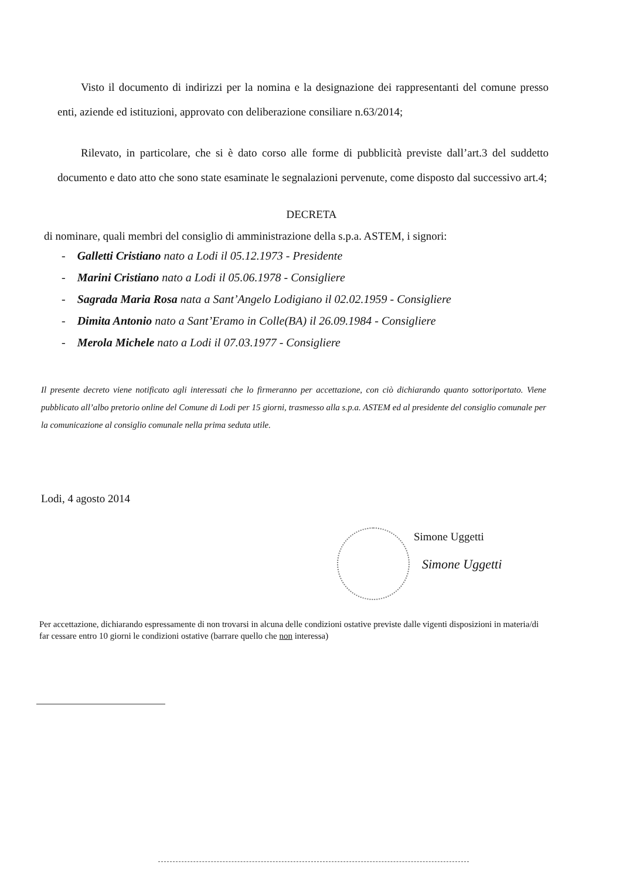Visto il documento di indirizzi per la nomina e la designazione dei rappresentanti del comune presso enti, aziende ed istituzioni, approvato con deliberazione consiliare n.63/2014;
Rilevato, in particolare, che si è dato corso alle forme di pubblicità previste dall’art.3 del suddetto documento e dato atto che sono state esaminate le segnalazioni pervenute, come disposto dal successivo art.4;
DECRETA
di nominare, quali membri del consiglio di amministrazione della s.p.a. ASTEM, i signori:
- Galletti Cristiano nato a Lodi il 05.12.1973 - Presidente
- Marini Cristiano nato a Lodi il 05.06.1978 - Consigliere
- Sagrada Maria Rosa nata a Sant’Angelo Lodigiano il 02.02.1959 - Consigliere
- Dimita Antonio nato a Sant’Eramo in Colle(BA) il 26.09.1984 - Consigliere
- Merola Michele nato a Lodi il 07.03.1977 - Consigliere
Il presente decreto viene notificato agli interessati che lo firmeranno per accettazione, con ciò dichiarando quanto sottoriportato. Viene pubblicato all’albo pretorio online del Comune di Lodi per 15 giorni, trasmesso alla s.p.a. ASTEM ed al presidente del consiglio comunale per la comunicazione al consiglio comunale nella prima seduta utile.
Lodi, 4 agosto 2014
Simone Uggetti
Simone Uggetti
Per accettazione, dichiarando espressamente di non trovarsi in alcuna delle condizioni ostative previste dalle vigenti disposizioni in materia/di far cessare entro 10 giorni le condizioni ostative (barrare quello che non interessa)